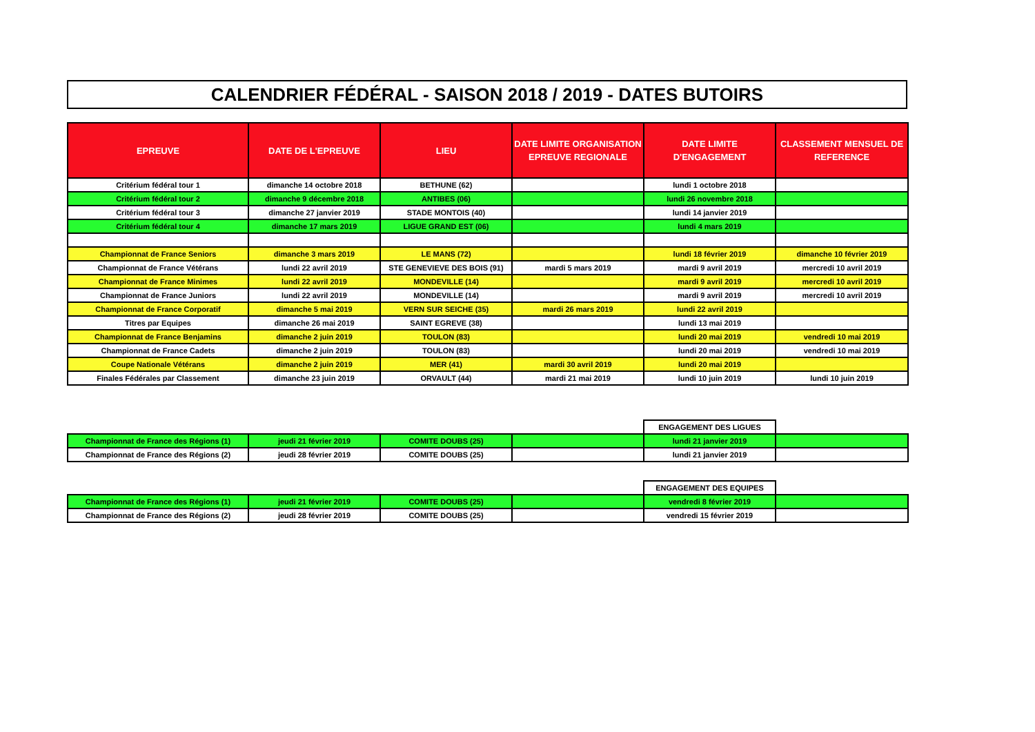CALENDRIER FÉDÉRAL - SAISON 2018 / 2019 - DATES BUTOIRS
| EPREUVE | DATE DE L'EPREUVE | LIEU | DATE LIMITE ORGANISATION EPREUVE REGIONALE | DATE LIMITE D'ENGAGEMENT | CLASSEMENT MENSUEL DE REFERENCE |
| --- | --- | --- | --- | --- | --- |
| Critérium fédéral tour 1 | dimanche 14 octobre 2018 | BETHUNE (62) | | lundi 1 octobre 2018 | |
| Critérium fédéral tour 2 | dimanche 9 décembre 2018 | ANTIBES (06) | | lundi 26 novembre 2018 | |
| Critérium fédéral tour 3 | dimanche 27 janvier 2019 | STADE MONTOIS (40) | | lundi 14 janvier 2019 | |
| Critérium fédéral tour 4 | dimanche 17 mars 2019 | LIGUE GRAND EST (06) | | lundi 4 mars 2019 | |
| Championnat de France Seniors | dimanche 3 mars 2019 | LE MANS (72) | | lundi 18 février 2019 | dimanche 10 février 2019 |
| Championnat de France Vétérans | lundi 22 avril 2019 | STE GENEVIEVE DES BOIS (91) | mardi 5 mars 2019 | mardi 9 avril 2019 | mercredi 10 avril 2019 |
| Championnat de France Minimes | lundi 22 avril 2019 | MONDEVILLE (14) | | mardi 9 avril 2019 | mercredi 10 avril 2019 |
| Championnat de France Juniors | lundi 22 avril 2019 | MONDEVILLE (14) | | mardi 9 avril 2019 | mercredi 10 avril 2019 |
| Championnat de France Corporatif | dimanche 5 mai 2019 | VERN SUR SEICHE (35) | mardi 26 mars 2019 | lundi 22 avril 2019 | |
| Titres par Equipes | dimanche 26 mai 2019 | SAINT EGREVE (38) | | lundi 13 mai 2019 | |
| Championnat de France Benjamins | dimanche 2 juin 2019 | TOULON (83) | | lundi 20 mai 2019 | vendredi 10 mai 2019 |
| Championnat de France Cadets | dimanche 2 juin 2019 | TOULON (83) | | lundi 20 mai 2019 | vendredi 10 mai 2019 |
| Coupe Nationale Vétérans | dimanche 2 juin 2019 | MER (41) | mardi 30 avril 2019 | lundi 20 mai 2019 | |
| Finales Fédérales par Classement | dimanche 23 juin 2019 | ORVAULT (44) | mardi 21 mai 2019 | lundi 10 juin 2019 | lundi 10 juin 2019 |
| | | | | ENGAGEMENT DES LIGUES | |
| Championnat de France des Régions (1) | jeudi 21 février 2019 | COMITE DOUBS (25) | | lundi 21 janvier 2019 | |
| Championnat de France des Régions (2) | jeudi 28 février 2019 | COMITE DOUBS (25) | | lundi 21 janvier 2019 | |
| | | | | ENGAGEMENT DES EQUIPES | |
| Championnat de France des Régions (1) | jeudi 21 février 2019 | COMITE DOUBS (25) | | vendredi 8 février 2019 | |
| Championnat de France des Régions (2) | jeudi 28 février 2019 | COMITE DOUBS (25) | | vendredi 15 février 2019 | |